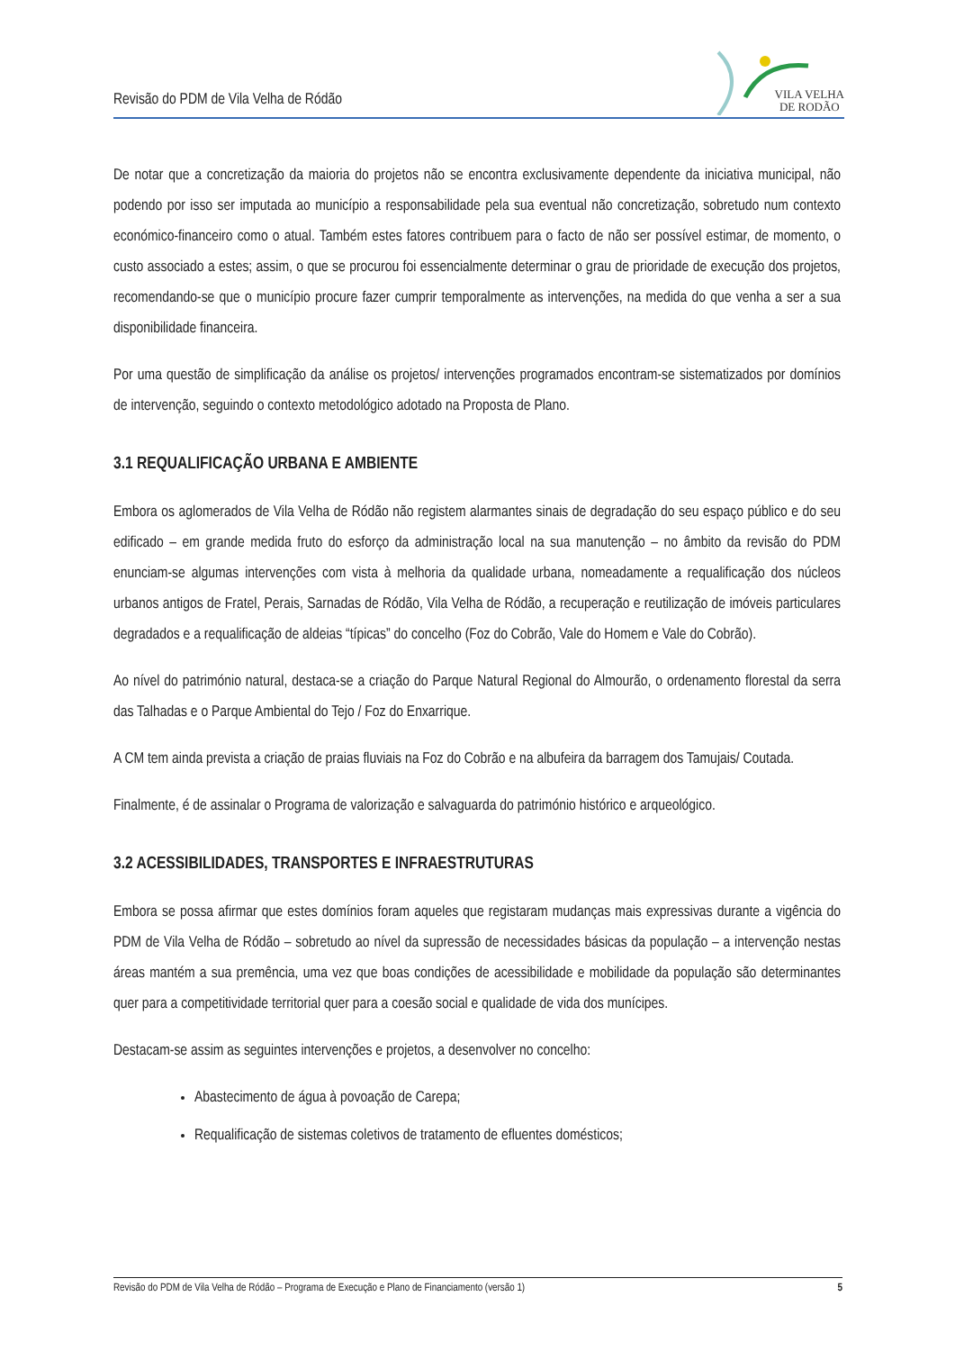Revisão do PDM de Vila Velha de Ródão
VILA VELHA
DE RODÃO
De notar que a concretização da maioria do projetos não se encontra exclusivamente dependente da iniciativa municipal, não podendo por isso ser imputada ao município a responsabilidade pela sua eventual não concretização, sobretudo num contexto económico-financeiro como o atual. Também estes fatores contribuem para o facto de não ser possível estimar, de momento, o custo associado a estes; assim, o que se procurou foi essencialmente determinar o grau de prioridade de execução dos projetos, recomendando-se que o município procure fazer cumprir temporalmente as intervenções, na medida do que venha a ser a sua disponibilidade financeira.
Por uma questão de simplificação da análise os projetos/ intervenções programados encontram-se sistematizados por domínios de intervenção, seguindo o contexto metodológico adotado na Proposta de Plano.
3.1 REQUALIFICAÇÃO URBANA E AMBIENTE
Embora os aglomerados de Vila Velha de Ródão não registem alarmantes sinais de degradação do seu espaço público e do seu edificado – em grande medida fruto do esforço da administração local na sua manutenção – no âmbito da revisão do PDM enunciam-se algumas intervenções com vista à melhoria da qualidade urbana, nomeadamente a requalificação dos núcleos urbanos antigos de Fratel, Perais, Sarnadas de Ródão, Vila Velha de Ródão, a recuperação e reutilização de imóveis particulares degradados e a requalificação de aldeias “típicas” do concelho (Foz do Cobrão, Vale do Homem e Vale do Cobrão).
Ao nível do património natural, destaca-se a criação do Parque Natural Regional do Almourão, o ordenamento florestal da serra das Talhadas e o Parque Ambiental do Tejo / Foz do Enxarrique.
A CM tem ainda prevista a criação de praias fluviais na Foz do Cobrão e na albufeira da barragem dos Tamujais/ Coutada.
Finalmente, é de assinalar o Programa de valorização e salvaguarda do património histórico e arqueológico.
3.2 ACESSIBILIDADES, TRANSPORTES E INFRAESTRUTURAS
Embora se possa afirmar que estes domínios foram aqueles que registaram mudanças mais expressivas durante a vigência do PDM de Vila Velha de Ródão – sobretudo ao nível da supressão de necessidades básicas da população – a intervenção nestas áreas mantém a sua premência, uma vez que boas condições de acessibilidade e mobilidade da população são determinantes quer para a competitividade territorial quer para a coesão social e qualidade de vida dos munícipes.
Destacam-se assim as seguintes intervenções e projetos, a desenvolver no concelho:
Abastecimento de água à povoação de Carepa;
Requalificação de sistemas coletivos de tratamento de efluentes domésticos;
Revisão do PDM de Vila Velha de Ródão – Programa de Execução e Plano de Financiamento (versão 1) 5